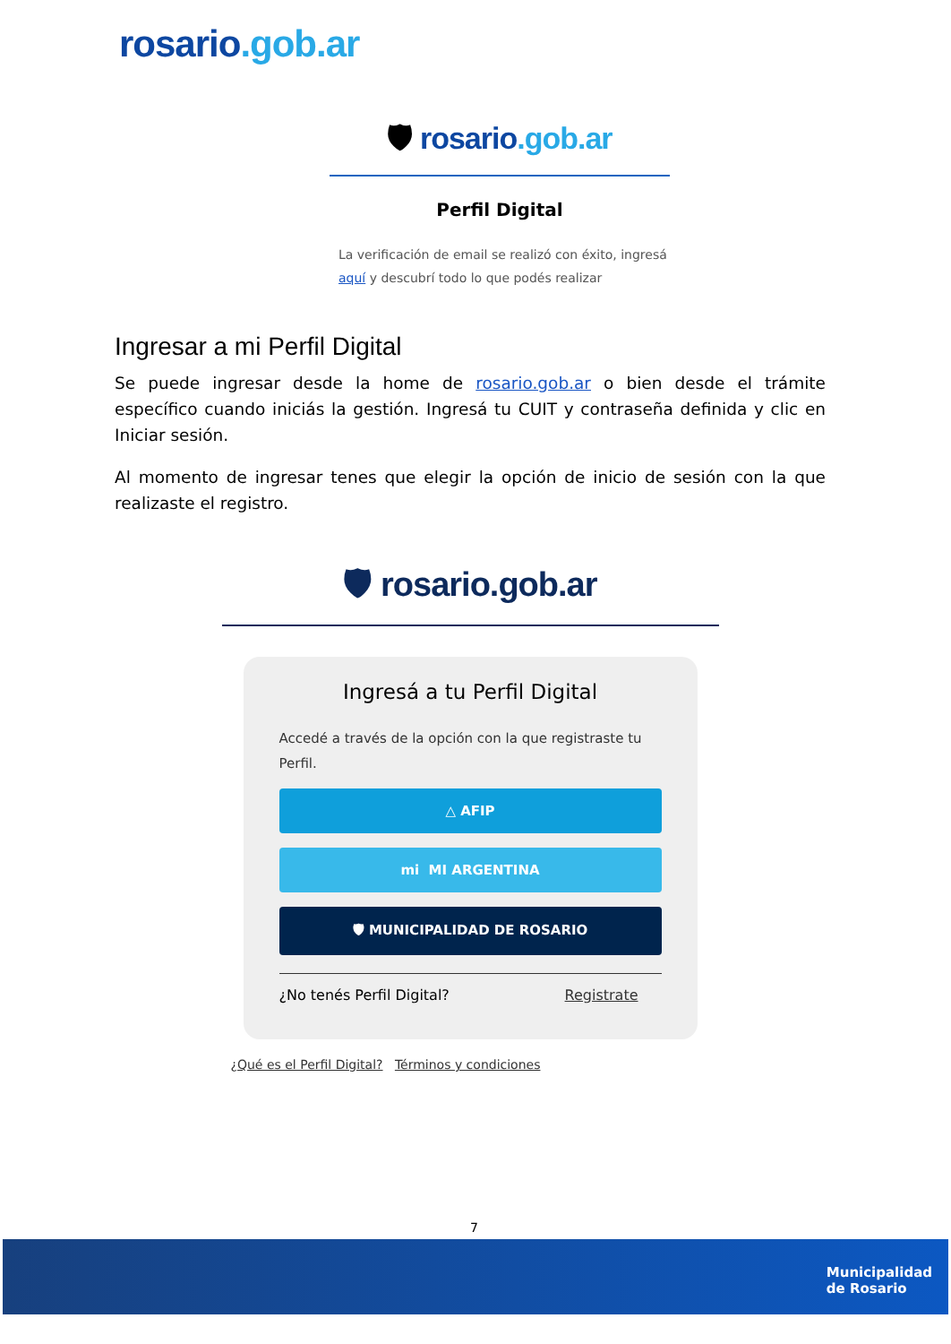rosario.gob.ar
🛡 rosario.gob.ar
Perfil Digital
La verificación de email se realizó con éxito, ingresá aquí y descubrí todo lo que podés realizar
Ingresar a mi Perfil Digital
Se puede ingresar desde la home de rosario.gob.ar o bien desde el trámite específico cuando iniciás la gestión. Ingresá tu CUIT y contraseña definida y clic en Iniciar sesión.
Al momento de ingresar tenes que elegir la opción de inicio de sesión con la que realizaste el registro.
🛡 rosario.gob.ar
Ingresá a tu Perfil Digital
Accedé a través de la opción con la que registraste tu Perfil.
△ AFIP
mi MI ARGENTINA
🛡 MUNICIPALIDAD DE ROSARIO
¿No tenés Perfil Digital? Registrate
¿Qué es el Perfil Digital? Términos y condiciones
7
Municipalidad
de Rosario